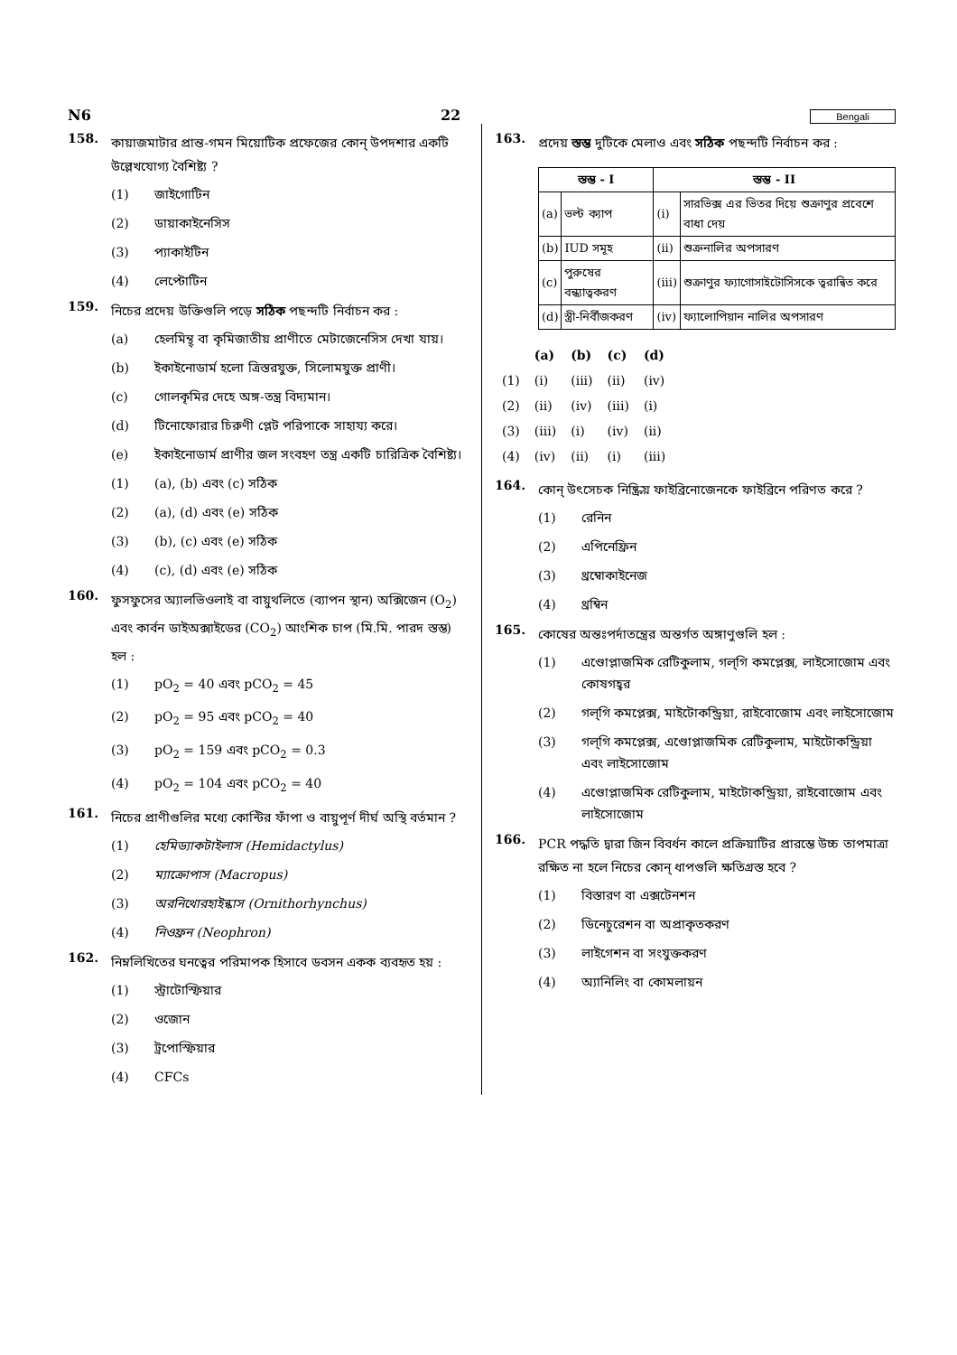N6 22 Bengali
158. কায়াজমাটার প্রান্ত-গমন মিয়োটিক প্রফেজের কোন্ উপদশার একটি উল্লেখযোগ্য বৈশিষ্ট্য ?
(1) জাইগোটিন
(2) ডায়াকাইনেসিস
(3) প্যাকাইটিন
(4) লেপ্টোটিন
159. নিচের প্রদেয় উক্তিগুলি পড়ে সঠিক পছন্দটি নির্বাচন কর :
(a) হেলমিন্থ্ বা কৃমিজাতীয় প্রাণীতে মেটাজেনেসিস দেখা যায়।
(b) ইকাইনোডার্ম হলো ত্রিস্তরযুক্ত, সিলোমযুক্ত প্রাণী।
(c) গোলকৃমির দেহে অঙ্গ-তন্ত্র বিদ্যমান।
(d) টিনোফোরার চিরুণী প্লেট পরিপাকে সাহায্য করে।
(e) ইকাইনোডার্ম প্রাণীর জল সংবহণ তন্ত্র একটি চারিত্রিক বৈশিষ্ট্য।
(1) (a), (b) এবং (c) সঠিক
(2) (a), (d) এবং (e) সঠিক
(3) (b), (c) এবং (e) সঠিক
(4) (c), (d) এবং (e) সঠিক
160. ফুসফুসের অ্যালভিওলাই বা বায়ুথলিতে (ব্যাপন স্থান) অক্সিজেন (O<sub>2</sub>) এবং কার্বন ডাইঅক্সাইডের (CO<sub>2</sub>) আংশিক চাপ (মি.মি. পারদ স্তম্ভ) হল :
(1) pO<sub>2</sub> = 40 এবং pCO<sub>2</sub> = 45
(2) pO<sub>2</sub> = 95 এবং pCO<sub>2</sub> = 40
(3) pO<sub>2</sub> = 159 এবং pCO<sub>2</sub> = 0.3
(4) pO<sub>2</sub> = 104 এবং pCO<sub>2</sub> = 40
161. নিচের প্রাণীগুলির মধ্যে কোন্টির ফাঁপা ও বায়ুপূর্ণ দীর্ঘ অস্থি বর্তমান ?
(1) হেমিড্যাকটাইলাস (Hemidactylus)
(2) ম্যাক্রোপাস (Macropus)
(3) অরনিথোরহাইন্কাস (Ornithorhynchus)
(4) নিওফ্রন (Neophron)
162. নিম্নলিখিতের ঘনত্বের পরিমাপক হিসাবে ডবসন একক ব্যবহৃত হয় :
(1) স্ট্রাটোস্ফিয়ার
(2) ওজোন
(3) ট্রপোস্ফিয়ার
(4) CFCs
163. প্রদেয় স্তম্ভ দুটিকে মেলাও এবং সঠিক পছন্দটি নির্বাচন কর :
| স্তম্ভ - I | | স্তম্ভ - II | |
| --- | --- | --- | --- |
| (a) | ভল্ট ক্যাপ | (i) | সারভিক্স এর ভিতর দিয়ে শুক্রাণুর প্রবেশে বাধা দেয় |
| (b) | IUD সমূহ | (ii) | শুক্রনালির অপসারণ |
| (c) | পুরুষের বন্ধ্যাত্বকরণ | (iii) | শুক্রাণুর ফ্যাগোসাইটোসিসকে ত্বরান্বিত করে |
| (d) | স্ত্রী-নির্বীজকরণ | (iv) | ফ্যালোপিয়ান নালির অপসারণ |
| | (a) | (b) | (c) | (d) |
| (1) | (i) | (iii) | (ii) | (iv) |
| (2) | (ii) | (iv) | (iii) | (i) |
| (3) | (iii) | (i) | (iv) | (ii) |
| (4) | (iv) | (ii) | (i) | (iii) |
164. কোন্ উৎসেচক নিষ্ক্রিয় ফাইব্রিনোজেনকে ফাইব্রিনে পরিণত করে ?
(1) রেনিন
(2) এপিনেফ্রিন
(3) থ্রম্বোকাইনেজ
(4) থ্রম্বিন
165. কোষের অন্তঃপর্দাতন্ত্রের অন্তর্গত অঙ্গাণুগুলি হল :
(1) এণ্ডোপ্লাজমিক রেটিকুলাম, গল্‌গি কমপ্লেক্স, লাইসোজোম এবং কোষগহ্বর
(2) গল্‌গি কমপ্লেক্স, মাইটোকন্ড্রিয়া, রাইবোজোম এবং লাইসোজোম
(3) গল্‌গি কমপ্লেক্স, এণ্ডোপ্লাজমিক রেটিকুলাম, মাইটোকন্ড্রিয়া এবং লাইসোজোম
(4) এণ্ডোপ্লাজমিক রেটিকুলাম, মাইটোকন্ড্রিয়া, রাইবোজোম এবং লাইসোজোম
166. PCR পদ্ধতি দ্বারা জিন বিবর্ধন কালে প্রক্রিয়াটির প্রারম্ভে উচ্চ তাপমাত্রা রক্ষিত না হলে নিচের কোন্ ধাপগুলি ক্ষতিগ্রস্ত হবে ?
(1) বিস্তারণ বা এক্সটেনশন
(2) ডিনেচুরেশন বা অপ্রাকৃতকরণ
(3) লাইগেশন বা সংযুক্তকরণ
(4) অ্যানিলিং বা কোমলায়ন